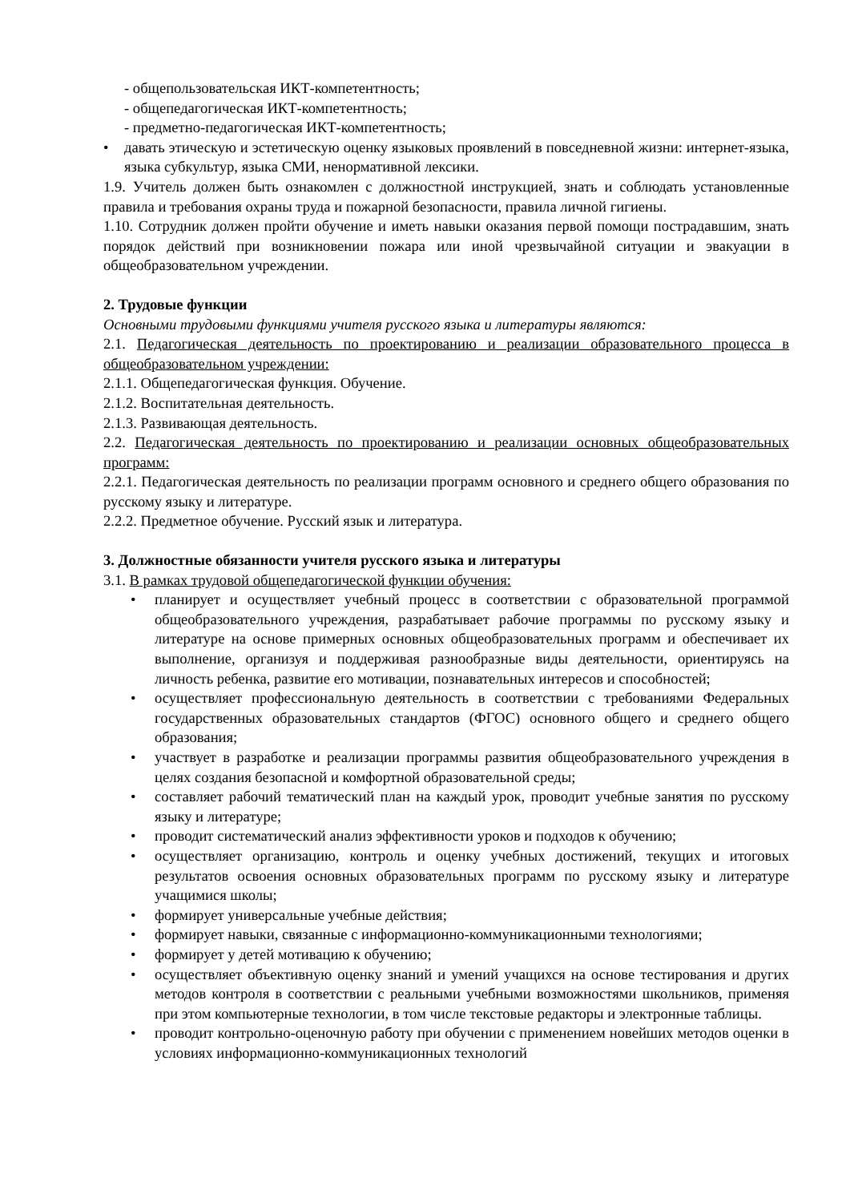- общепользовательская ИКТ-компетентность;
- общепедагогическая ИКТ-компетентность;
- предметно-педагогическая ИКТ-компетентность;
• давать этическую и эстетическую оценку языковых проявлений в повседневной жизни: интернет-языка, языка субкультур, языка СМИ, ненормативной лексики.
1.9. Учитель должен быть ознакомлен с должностной инструкцией, знать и соблюдать установленные правила и требования охраны труда и пожарной безопасности, правила личной гигиены.
1.10. Сотрудник должен пройти обучение и иметь навыки оказания первой помощи пострадавшим, знать порядок действий при возникновении пожара или иной чрезвычайной ситуации и эвакуации в общеобразовательном учреждении.
2. Трудовые функции
Основными трудовыми функциями учителя русского языка и литературы являются:
2.1. Педагогическая деятельность по проектированию и реализации образовательного процесса в общеобразовательном учреждении:
2.1.1. Общепедагогическая функция. Обучение.
2.1.2. Воспитательная деятельность.
2.1.3. Развивающая деятельность.
2.2. Педагогическая деятельность по проектированию и реализации основных общеобразовательных программ:
2.2.1. Педагогическая деятельность по реализации программ основного и среднего общего образования по русскому языку и литературе.
2.2.2. Предметное обучение. Русский язык и литература.
3. Должностные обязанности учителя русского языка и литературы
3.1. В рамках трудовой общепедагогической функции обучения:
• планирует и осуществляет учебный процесс в соответствии с образовательной программой общеобразовательного учреждения, разрабатывает рабочие программы по русскому языку и литературе на основе примерных основных общеобразовательных программ и обеспечивает их выполнение, организуя и поддерживая разнообразные виды деятельности, ориентируясь на личность ребенка, развитие его мотивации, познавательных интересов и способностей;
• осуществляет профессиональную деятельность в соответствии с требованиями Федеральных государственных образовательных стандартов (ФГОС) основного общего и среднего общего образования;
• участвует в разработке и реализации программы развития общеобразовательного учреждения в целях создания безопасной и комфортной образовательной среды;
• составляет рабочий тематический план на каждый урок, проводит учебные занятия по русскому языку и литературе;
• проводит систематический анализ эффективности уроков и подходов к обучению;
• осуществляет организацию, контроль и оценку учебных достижений, текущих и итоговых результатов освоения основных образовательных программ по русскому языку и литературе учащимися школы;
• формирует универсальные учебные действия;
• формирует навыки, связанные с информационно-коммуникационными технологиями;
• формирует у детей мотивацию к обучению;
• осуществляет объективную оценку знаний и умений учащихся на основе тестирования и других методов контроля в соответствии с реальными учебными возможностями школьников, применяя при этом компьютерные технологии, в том числе текстовые редакторы и электронные таблицы.
• проводит контрольно-оценочную работу при обучении с применением новейших методов оценки в условиях информационно-коммуникационных технологий